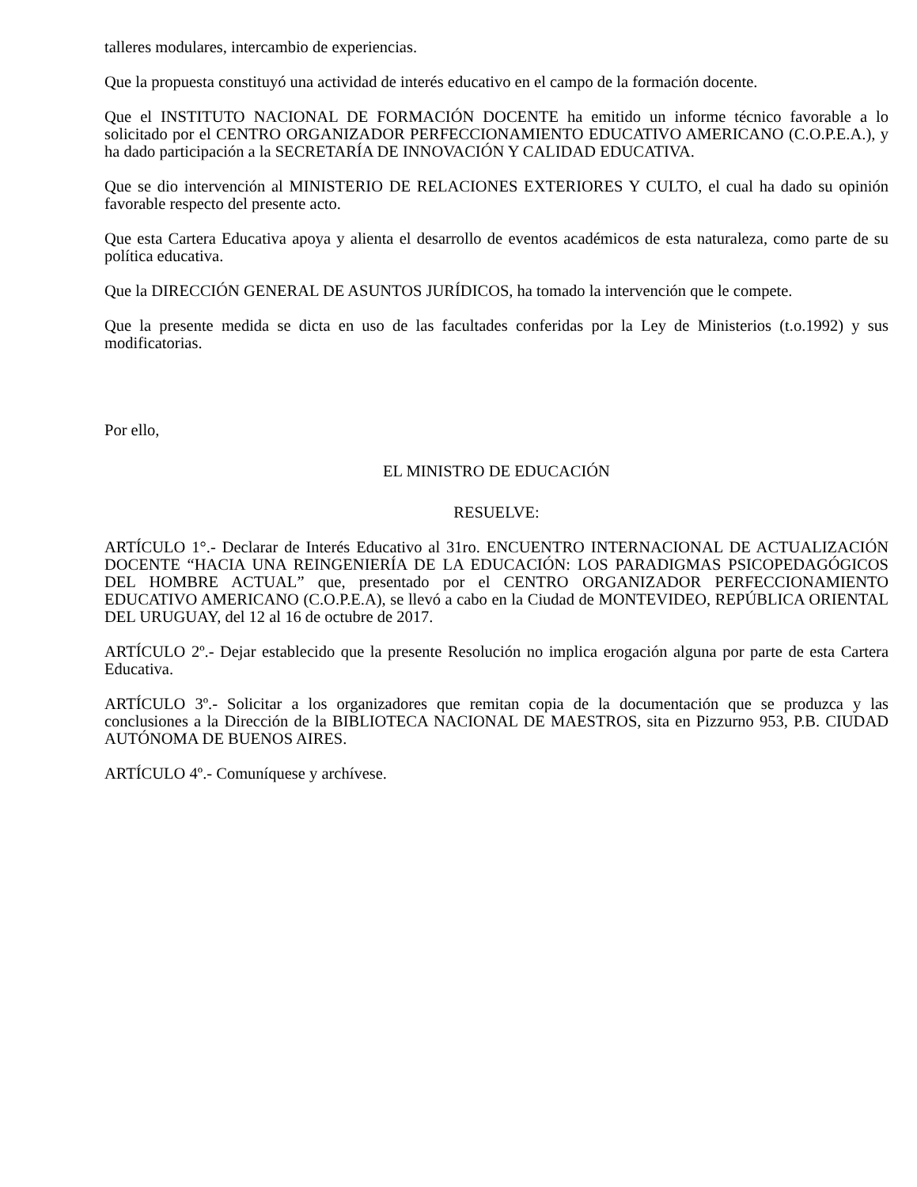talleres modulares, intercambio de experiencias.
Que la propuesta constituyó una actividad de interés educativo en el campo de la formación docente.
Que el INSTITUTO NACIONAL DE FORMACIÓN DOCENTE ha emitido un informe técnico favorable a lo solicitado por el CENTRO ORGANIZADOR PERFECCIONAMIENTO EDUCATIVO AMERICANO (C.O.P.E.A.), y ha dado participación a la SECRETARÍA DE INNOVACIÓN Y CALIDAD EDUCATIVA.
Que se dio intervención al MINISTERIO DE RELACIONES EXTERIORES Y CULTO, el cual ha dado su opinión favorable respecto del presente acto.
Que esta Cartera Educativa apoya y alienta el desarrollo de eventos académicos de esta naturaleza, como parte de su política educativa.
Que la DIRECCIÓN GENERAL DE ASUNTOS JURÍDICOS, ha tomado la intervención que le compete.
Que la presente medida se dicta en uso de las facultades conferidas por la Ley de Ministerios (t.o.1992) y sus modificatorias.
Por ello,
EL MINISTRO DE EDUCACIÓN
RESUELVE:
ARTÍCULO 1°.- Declarar de Interés Educativo al 31ro. ENCUENTRO INTERNACIONAL DE ACTUALIZACIÓN DOCENTE “HACIA UNA REINGENIERÍA DE LA EDUCACIÓN: LOS PARADIGMAS PSICOPEDAGÓGICOS DEL HOMBRE ACTUAL” que, presentado por el CENTRO ORGANIZADOR PERFECCIONAMIENTO EDUCATIVO AMERICANO (C.O.P.E.A), se llevó a cabo en la Ciudad de MONTEVIDEO, REPÚBLICA ORIENTAL DEL URUGUAY, del 12 al 16 de octubre de 2017.
ARTÍCULO 2º.- Dejar establecido que la presente Resolución no implica erogación alguna por parte de esta Cartera Educativa.
ARTÍCULO 3º.- Solicitar a los organizadores que remitan copia de la documentación que se produzca y las conclusiones a la Dirección de la BIBLIOTECA NACIONAL DE MAESTROS, sita en Pizzurno 953, P.B. CIUDAD AUTÓNOMA DE BUENOS AIRES.
ARTÍCULO 4º.- Comuníquese y archívese.